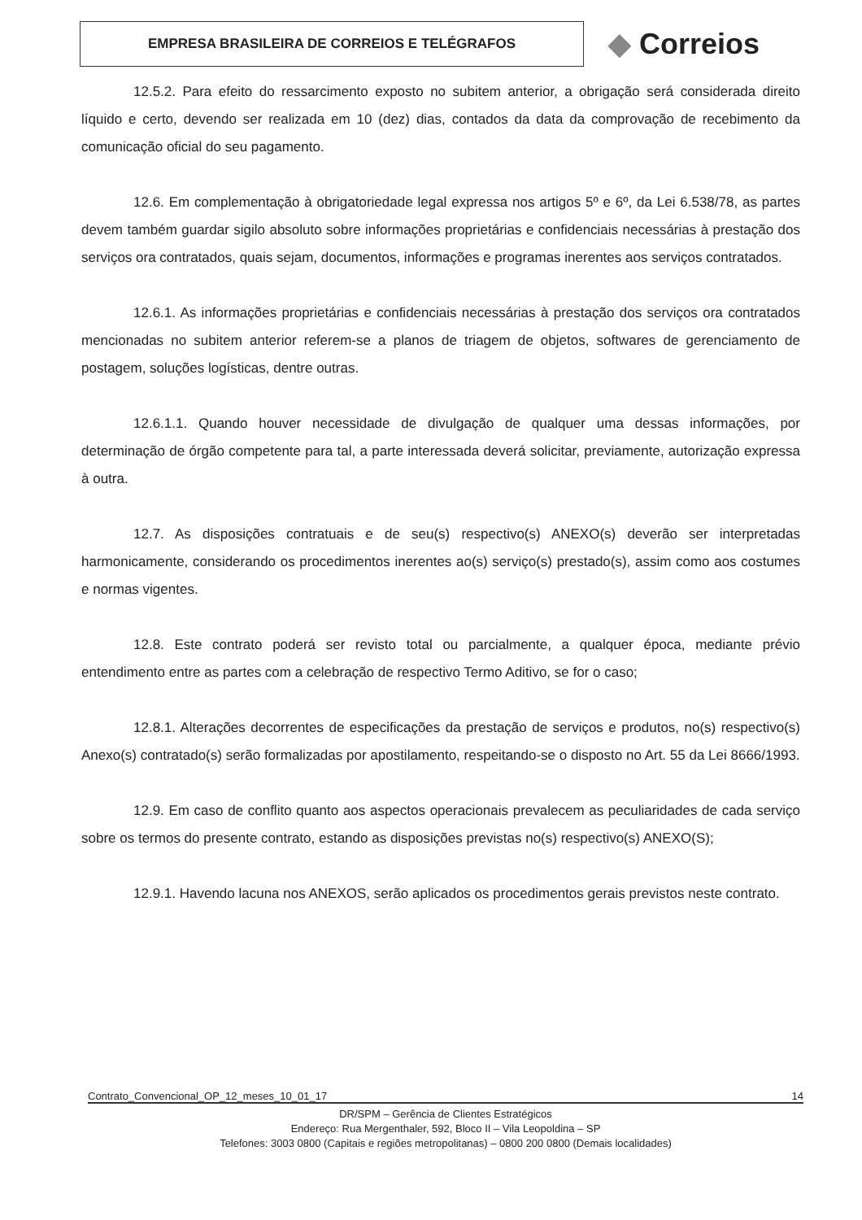EMPRESA BRASILEIRA DE CORREIOS E TELÉGRAFOS
◆ Correios
12.5.2. Para efeito do ressarcimento exposto no subitem anterior, a obrigação será considerada direito líquido e certo, devendo ser realizada em 10 (dez) dias, contados da data da comprovação de recebimento da comunicação oficial do seu pagamento.
12.6. Em complementação à obrigatoriedade legal expressa nos artigos 5º e 6º, da Lei 6.538/78, as partes devem também guardar sigilo absoluto sobre informações proprietárias e confidenciais necessárias à prestação dos serviços ora contratados, quais sejam, documentos, informações e programas inerentes aos serviços contratados.
12.6.1. As informações proprietárias e confidenciais necessárias à prestação dos serviços ora contratados mencionadas no subitem anterior referem-se a planos de triagem de objetos, softwares de gerenciamento de postagem, soluções logísticas, dentre outras.
12.6.1.1. Quando houver necessidade de divulgação de qualquer uma dessas informações, por determinação de órgão competente para tal, a parte interessada deverá solicitar, previamente, autorização expressa à outra.
12.7. As disposições contratuais e de seu(s) respectivo(s) ANEXO(s) deverão ser interpretadas harmonicamente, considerando os procedimentos inerentes ao(s) serviço(s) prestado(s), assim como aos costumes e normas vigentes.
12.8. Este contrato poderá ser revisto total ou parcialmente, a qualquer época, mediante prévio entendimento entre as partes com a celebração de respectivo Termo Aditivo, se for o caso;
12.8.1. Alterações decorrentes de especificações da prestação de serviços e produtos, no(s) respectivo(s) Anexo(s) contratado(s) serão formalizadas por apostilamento, respeitando-se o disposto no Art. 55 da Lei 8666/1993.
12.9. Em caso de conflito quanto aos aspectos operacionais prevalecem as peculiaridades de cada serviço sobre os termos do presente contrato, estando as disposições previstas no(s) respectivo(s) ANEXO(S);
12.9.1. Havendo lacuna nos ANEXOS, serão aplicados os procedimentos gerais previstos neste contrato.
Contrato_Convencional_OP_12_meses_10_01_17 14
DR/SPM – Gerência de Clientes Estratégicos
Endereço: Rua Mergenthaler, 592, Bloco II – Vila Leopoldina – SP
Telefones: 3003 0800 (Capitais e regiões metropolitanas) – 0800 200 0800 (Demais localidades)